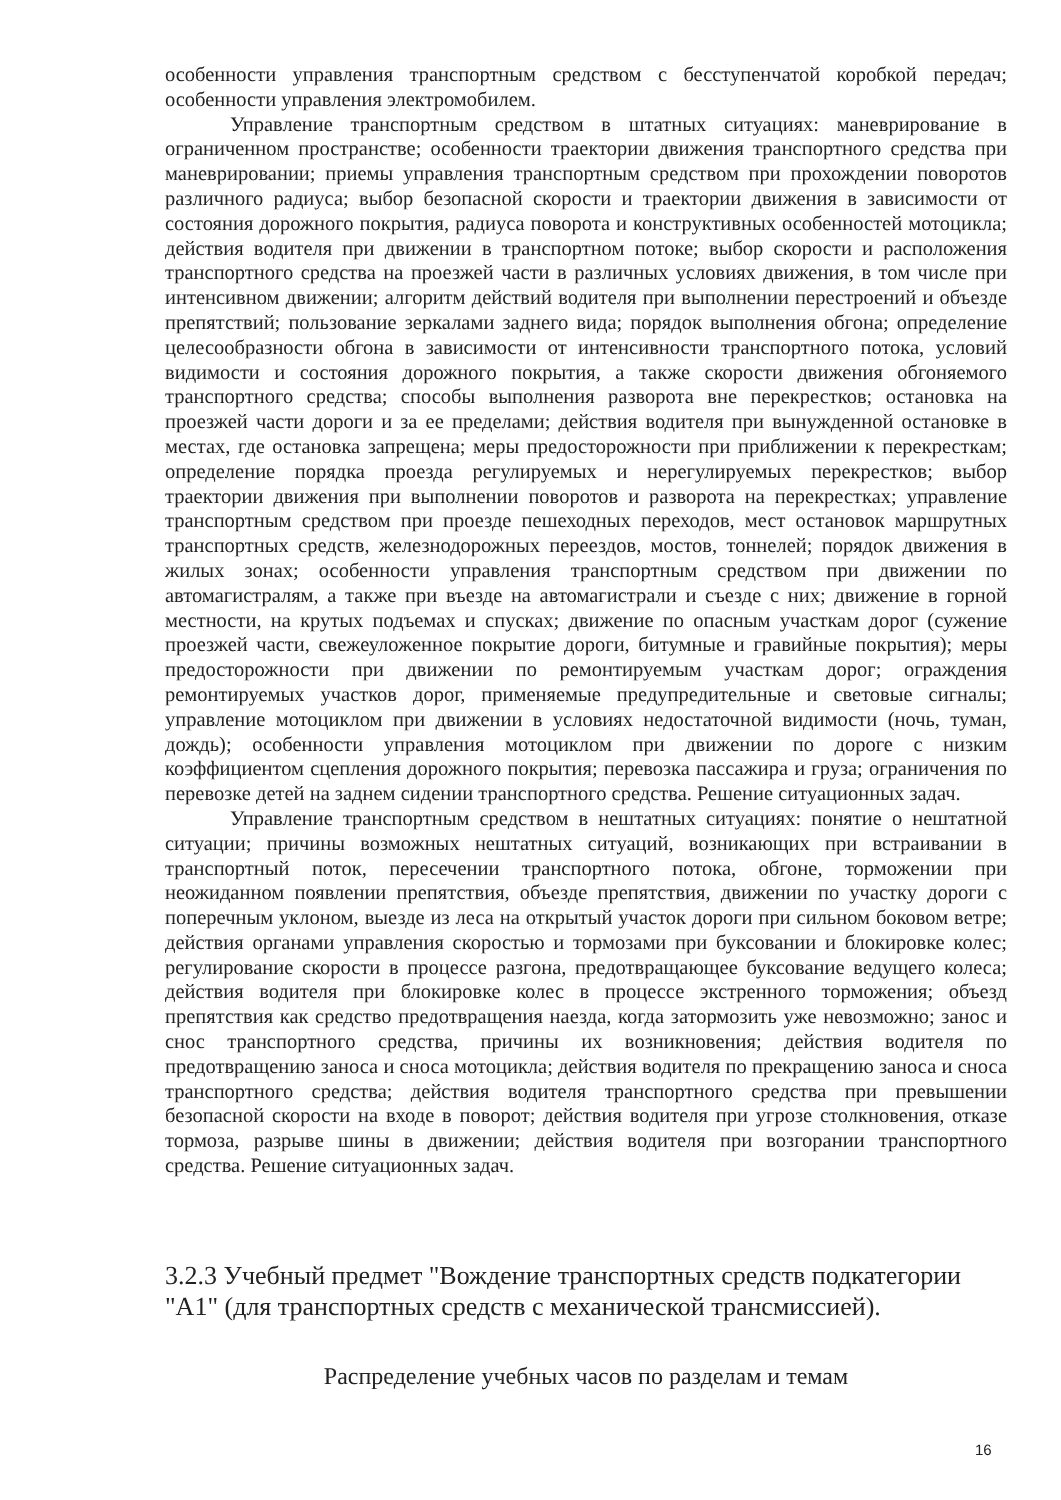особенности управления транспортным средством с бесступенчатой коробкой передач; особенности управления электромобилем.
Управление транспортным средством в штатных ситуациях: маневрирование в ограниченном пространстве; особенности траектории движения транспортного средства при маневрировании; приемы управления транспортным средством при прохождении поворотов различного радиуса; выбор безопасной скорости и траектории движения в зависимости от состояния дорожного покрытия, радиуса поворота и конструктивных особенностей мотоцикла; действия водителя при движении в транспортном потоке; выбор скорости и расположения транспортного средства на проезжей части в различных условиях движения, в том числе при интенсивном движении; алгоритм действий водителя при выполнении перестроений и объезде препятствий; пользование зеркалами заднего вида; порядок выполнения обгона; определение целесообразности обгона в зависимости от интенсивности транспортного потока, условий видимости и состояния дорожного покрытия, а также скорости движения обгоняемого транспортного средства; способы выполнения разворота вне перекрестков; остановка на проезжей части дороги и за ее пределами; действия водителя при вынужденной остановке в местах, где остановка запрещена; меры предосторожности при приближении к перекресткам; определение порядка проезда регулируемых и нерегулируемых перекрестков; выбор траектории движения при выполнении поворотов и разворота на перекрестках; управление транспортным средством при проезде пешеходных переходов, мест остановок маршрутных транспортных средств, железнодорожных переездов, мостов, тоннелей; порядок движения в жилых зонах; особенности управления транспортным средством при движении по автомагистралям, а также при въезде на автомагистрали и съезде с них; движение в горной местности, на крутых подъемах и спусках; движение по опасным участкам дорог (сужение проезжей части, свежеуложенное покрытие дороги, битумные и гравийные покрытия); меры предосторожности при движении по ремонтируемым участкам дорог; ограждения ремонтируемых участков дорог, применяемые предупредительные и световые сигналы; управление мотоциклом при движении в условиях недостаточной видимости (ночь, туман, дождь); особенности управления мотоциклом при движении по дороге с низким коэффициентом сцепления дорожного покрытия; перевозка пассажира и груза; ограничения по перевозке детей на заднем сидении транспортного средства. Решение ситуационных задач.
Управление транспортным средством в нештатных ситуациях: понятие о нештатной ситуации; причины возможных нештатных ситуаций, возникающих при встраивании в транспортный поток, пересечении транспортного потока, обгоне, торможении при неожиданном появлении препятствия, объезде препятствия, движении по участку дороги с поперечным уклоном, выезде из леса на открытый участок дороги при сильном боковом ветре; действия органами управления скоростью и тормозами при буксовании и блокировке колес; регулирование скорости в процессе разгона, предотвращающее буксование ведущего колеса; действия водителя при блокировке колес в процессе экстренного торможения; объезд препятствия как средство предотвращения наезда, когда затормозить уже невозможно; занос и снос транспортного средства, причины их возникновения; действия водителя по предотвращению заноса и сноса мотоцикла; действия водителя по прекращению заноса и сноса транспортного средства; действия водителя транспортного средства при превышении безопасной скорости на входе в поворот; действия водителя при угрозе столкновения, отказе тормоза, разрыве шины в движении; действия водителя при возгорании транспортного средства. Решение ситуационных задач.
3.2.3 Учебный предмет "Вождение транспортных средств подкатегории "А1" (для транспортных средств с механической трансмиссией).
Распределение учебных часов по разделам и темам
16